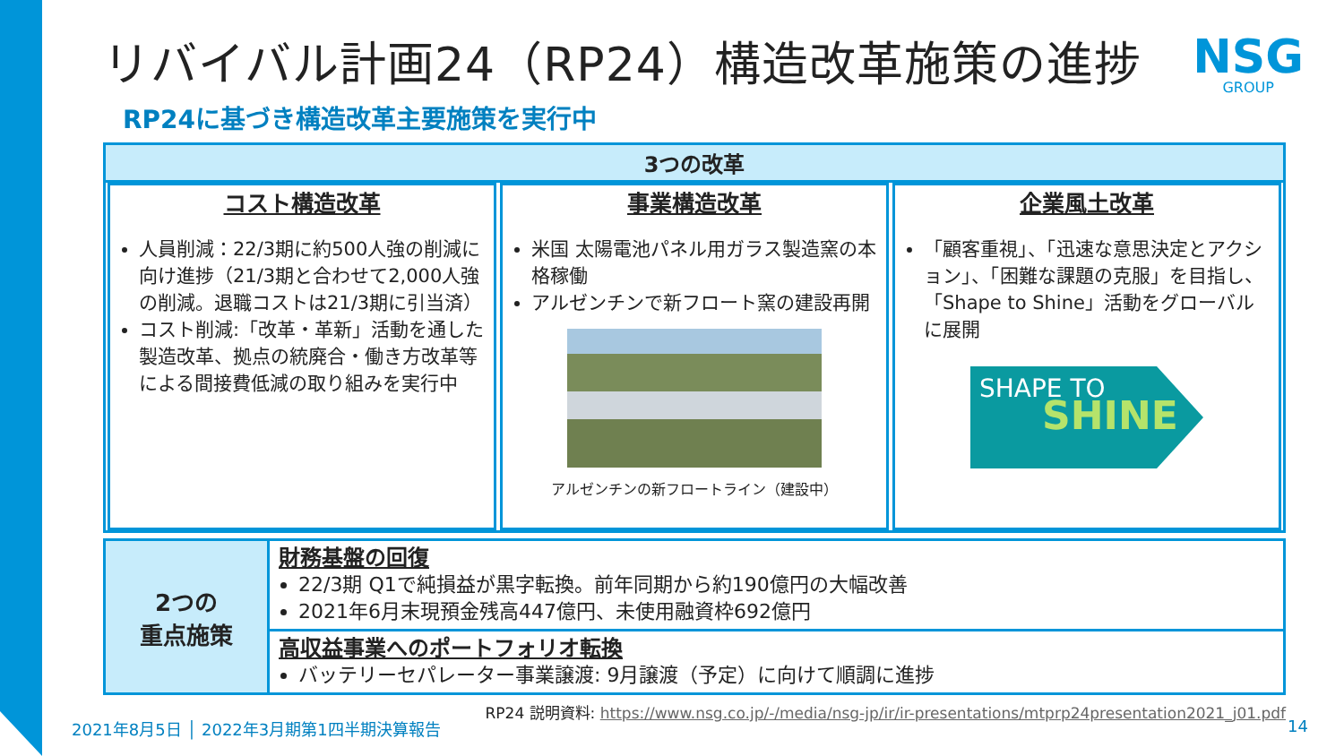リバイバル計画24（RP24）構造改革施策の進捗
NSG
GROUP
RP24に基づき構造改革主要施策を実行中
3つの改革
コスト構造改革
人員削減：22/3期に約500人強の削減に向け進捗（21/3期と合わせて2,000人強の削減。退職コストは21/3期に引当済）
コスト削減:「改革・革新」活動を通した製造改革、拠点の統廃合・働き方改革等による間接費低減の取り組みを実行中
事業構造改革
米国 太陽電池パネル用ガラス製造窯の本格稼働
アルゼンチンで新フロート窯の建設再開
アルゼンチンの新フロートライン（建設中）
企業風土改革
「顧客重視」、「迅速な意思決定とアクション」、「困難な課題の克服」を目指し、「Shape to Shine」活動をグローバルに展開
SHAPE TO
SHINE
2つの
重点施策
財務基盤の回復
22/3期 Q1で純損益が黒字転換。前年同期から約190億円の大幅改善
2021年6月末現預金残高447億円、未使用融資枠692億円
高収益事業へのポートフォリオ転換
バッテリーセパレーター事業譲渡: 9月譲渡（予定）に向けて順調に進捗
RP24 説明資料: https://www.nsg.co.jp/-/media/nsg-jp/ir/ir-presentations/mtprp24presentation2021_j01.pdf
2021年8月5日 │ 2022年3月期第1四半期決算報告 14